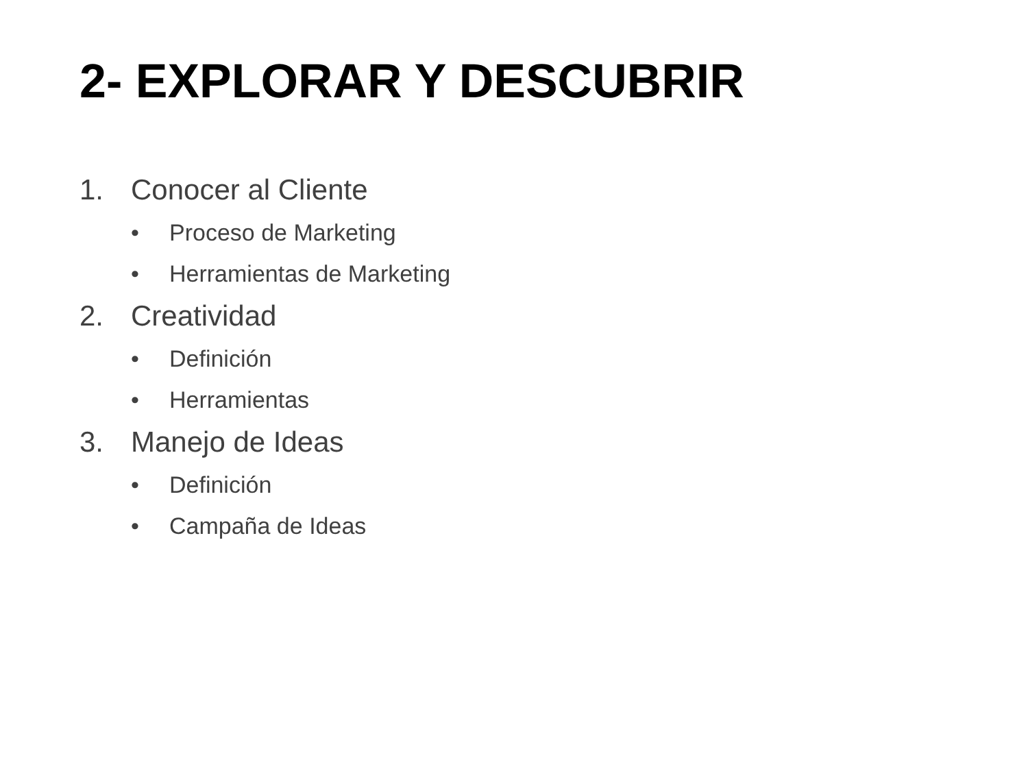2- EXPLORAR Y DESCUBRIR
1. Conocer al Cliente
• Proceso de Marketing
• Herramientas de Marketing
2. Creatividad
• Definición
• Herramientas
3. Manejo de Ideas
• Definición
• Campaña de Ideas